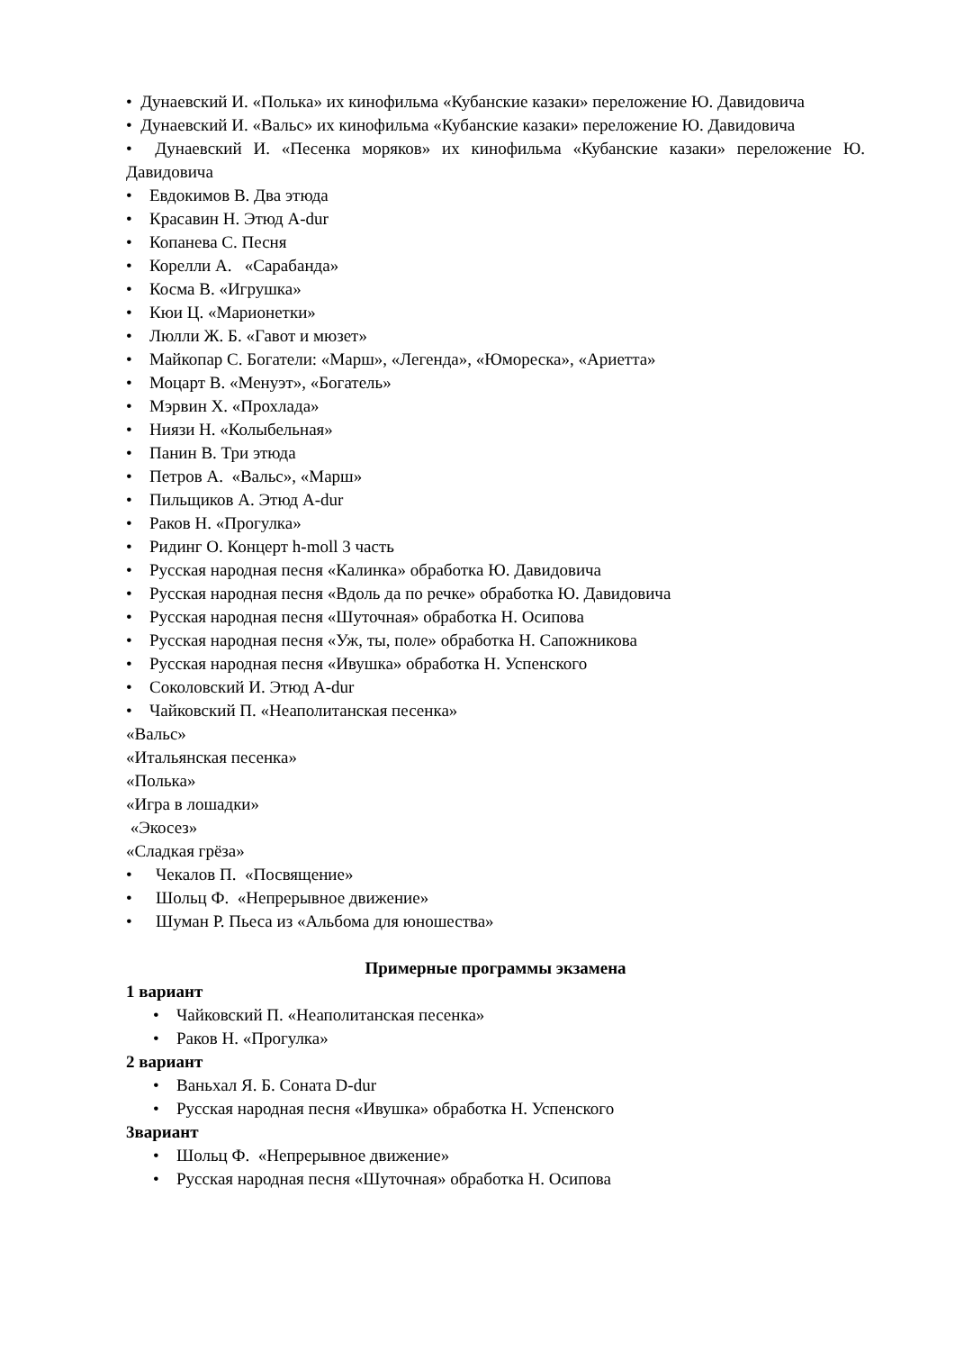• Дунаевский И. «Полька» их кинофильма «Кубанские казаки» переложение Ю. Давидовича
• Дунаевский И. «Вальс» их кинофильма «Кубанские казаки» переложение Ю. Давидовича
• Дунаевский И. «Песенка моряков» их кинофильма «Кубанские казаки» переложение Ю. Давидовича
• Евдокимов В. Два этюда
• Красавин Н. Этюд A-dur
• Копанева С. Песня
• Корелли А. «Сарабанда»
• Косма В. «Игрушка»
• Кюи Ц. «Марионетки»
• Люлли Ж. Б. «Гавот и мюзет»
• Майкопар С. Богатели: «Марш», «Легенда», «Юмореска», «Ариетта»
• Моцарт В. «Менуэт», «Богатель»
• Мэрвин Х. «Прохлада»
• Ниязи Н. «Колыбельная»
• Панин В. Три этюда
• Петров А. «Вальс», «Марш»
• Пильщиков А. Этюд A-dur
• Раков Н. «Прогулка»
• Ридинг О. Концерт h-moll 3 часть
• Русская народная песня «Калинка» обработка Ю. Давидовича
• Русская народная песня «Вдоль да по речке» обработка Ю. Давидовича
• Русская народная песня «Шуточная» обработка Н. Осипова
• Русская народная песня «Уж, ты, поле» обработка Н. Сапожникова
• Русская народная песня «Ивушка» обработка Н. Успенского
• Соколовский И. Этюд A-dur
• Чайковский П. «Неаполитанская песенка»
«Вальс»
«Итальянская песенка»
«Полька»
«Игра в лошадки»
«Экосез»
«Сладкая грёза»
• Чекалов П. «Посвящение»
• Шольц Ф. «Непрерывное движение»
• Шуман Р. Пьеса из «Альбома для юношества»
Примерные программы экзамена
1 вариант
• Чайковский П. «Неаполитанская песенка»
• Раков Н. «Прогулка»
2 вариант
• Ваньхал Я. Б. Соната D-dur
• Русская народная песня «Ивушка» обработка Н. Успенского
3вариант
• Шольц Ф. «Непрерывное движение»
• Русская народная песня «Шуточная» обработка Н. Осипова